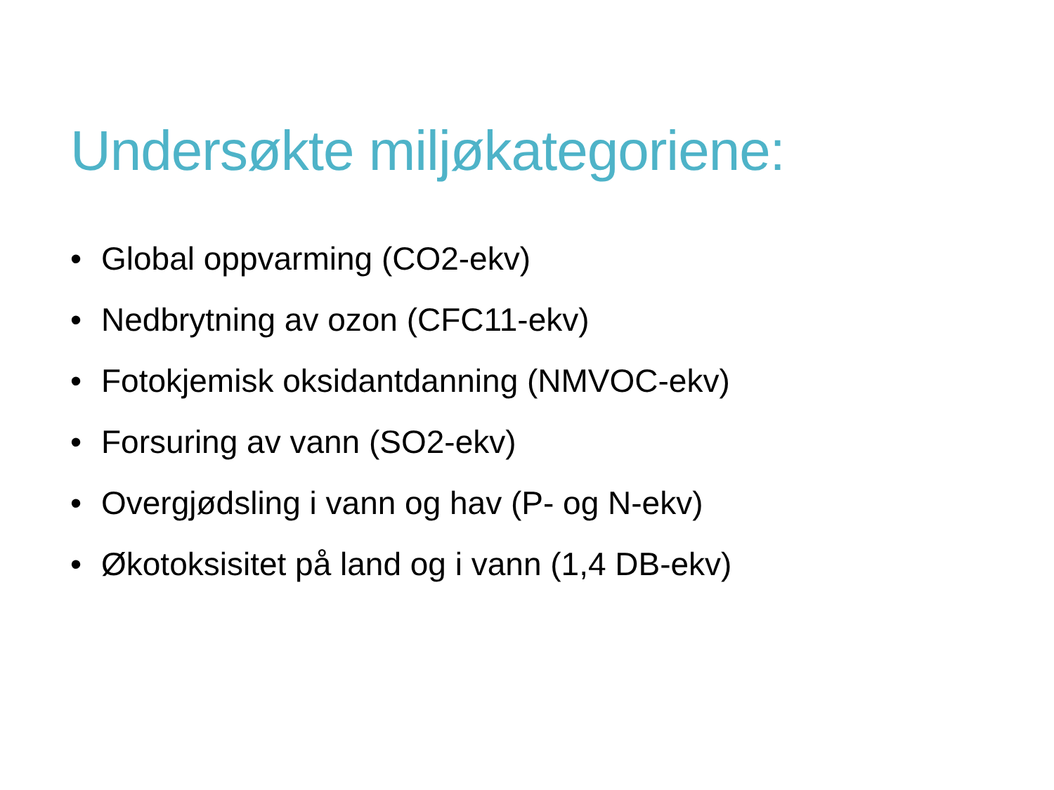Undersøkte miljøkategoriene:
• Global oppvarming (CO2-ekv)
• Nedbrytning av ozon (CFC11-ekv)
• Fotokjemisk oksidantdanning (NMVOC-ekv)
• Forsuring av vann (SO2-ekv)
• Overgjødsling i vann og hav (P- og N-ekv)
• Økotoksisitet på land og i vann (1,4 DB-ekv)